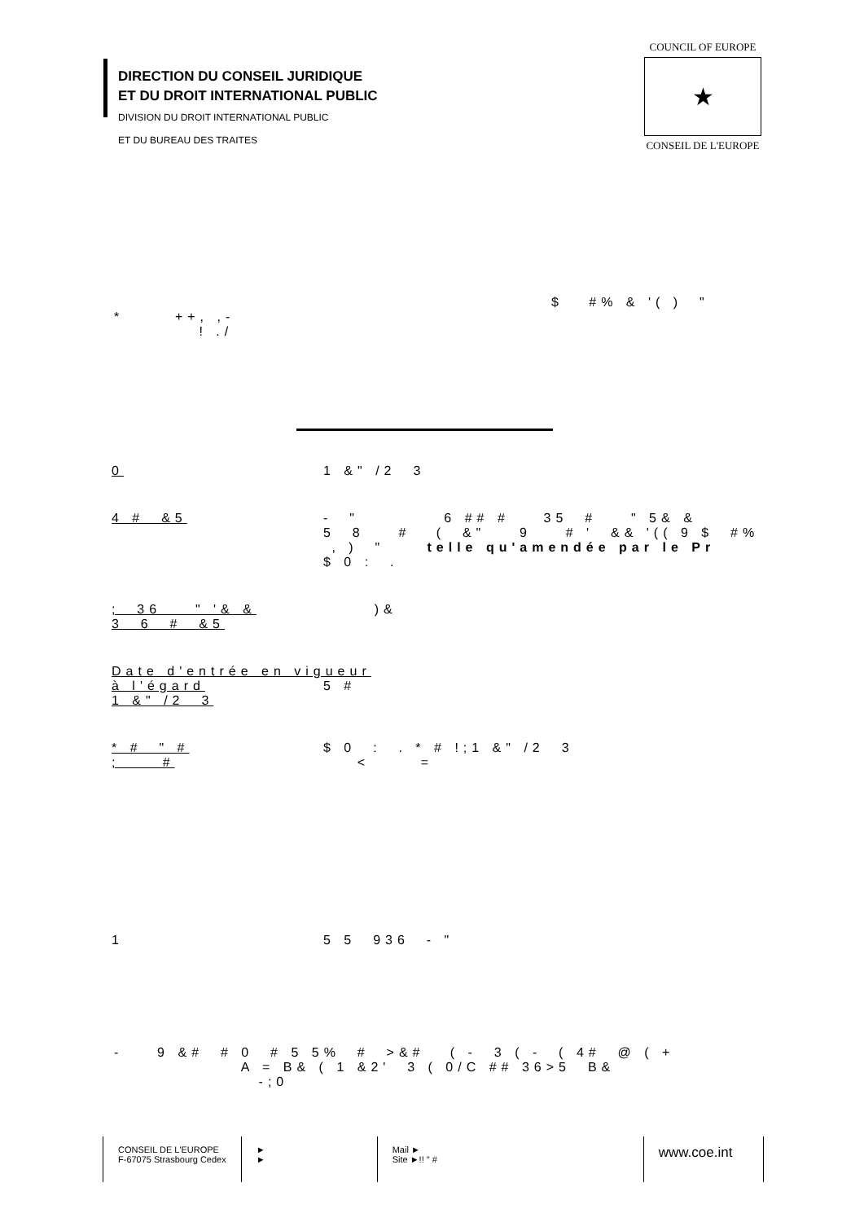DIRECTION DU CONSEIL JURIDIQUE
ET DU DROIT INTERNATIONAL PUBLIC
DIVISION DU DROIT INTERNATIONAL PUBLIC
ET DU BUREAU DES TRAITES
COUNCIL OF EUROPE
★
CONSEIL DE L'EUROPE
$ #% & '( ) "
* ++, ,- ! ./
0 1 &" /2 3
4 # &5 - " 6 ## # 35 # " 5& & 5 8 # ( &" 9 # ' && '(( 9 $ #% , ) " telle qu'amendée par le Pr $ 0 : .
; 36 " '& & 3 6 # &5 )&
Date d'entrée en vigueur à l'égard 1 &" /2 3 5 #
* # " # ; # $ 0 : . * # !;1 &" /2 3 < =
1 5 5 936 - "
- 9 &# # 0 # 5 5% # >&# ( - 3 ( - ( 4# @ ( + A = B& ( 1 &2' 3 ( 0/C ## 36>5 B& -;0
CONSEIL DE L'EUROPE
F-67075 Strasbourg Cedex
►
►
Mail ►
Site ►!! " #
www.coe.int